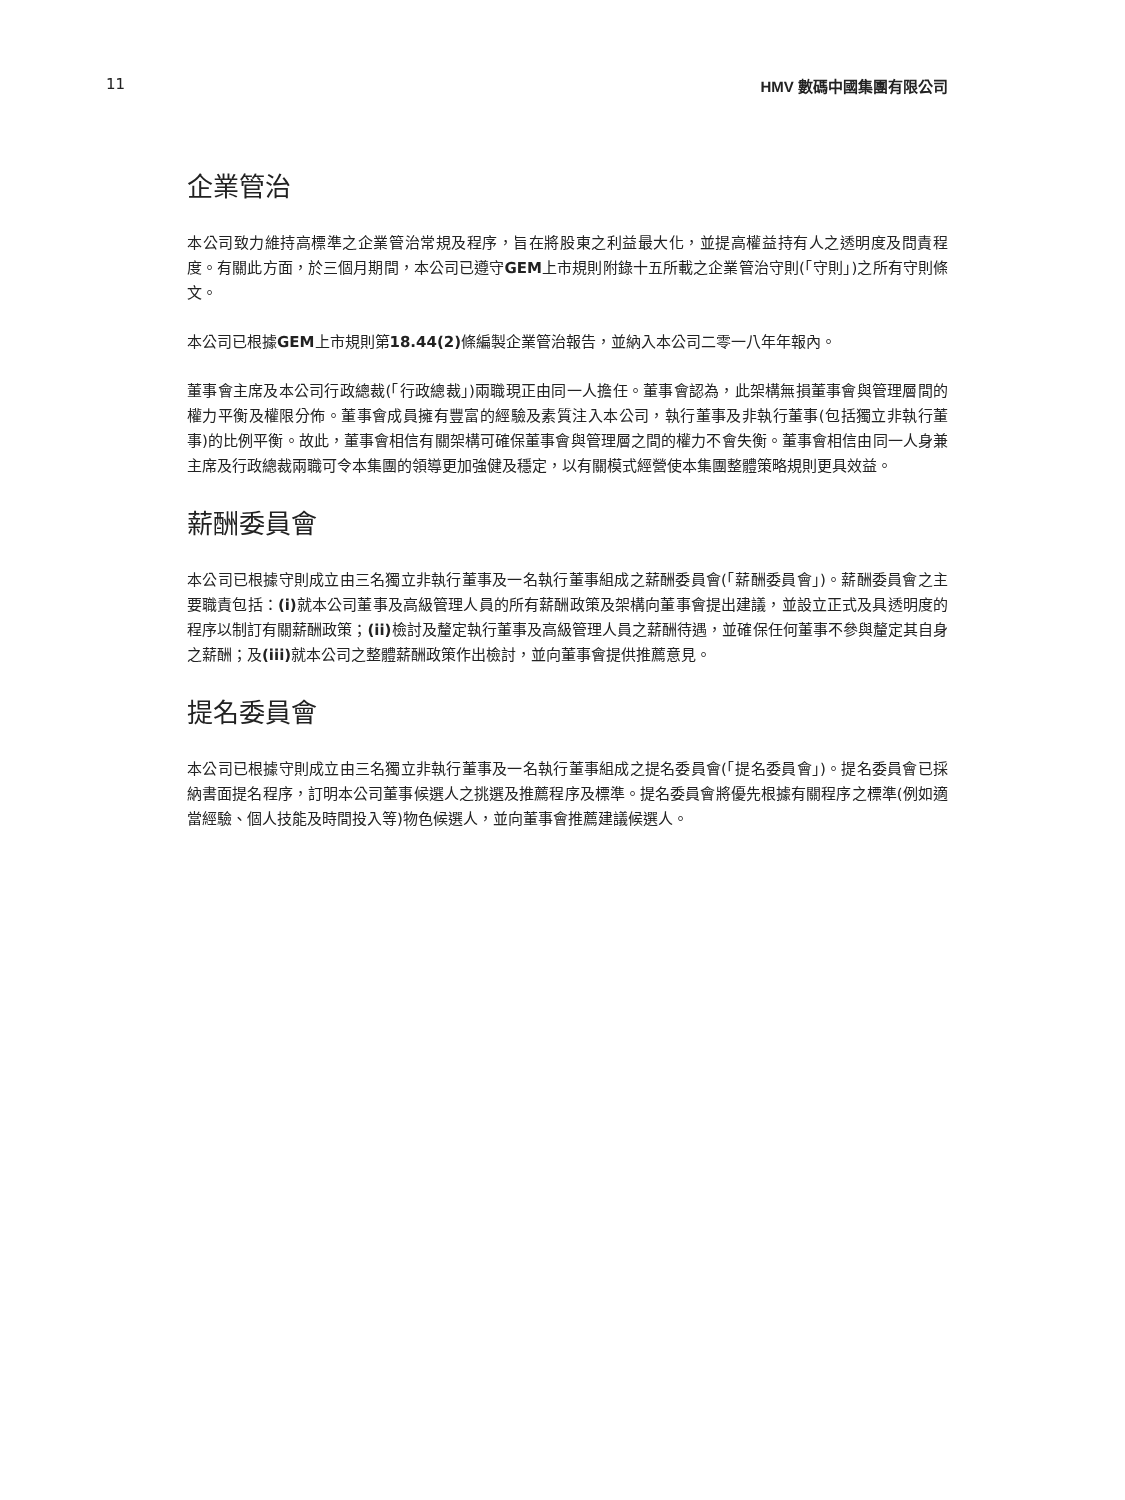11 HMV 數碼中國集團有限公司
企業管治
本公司致力維持高標準之企業管治常規及程序，旨在將股東之利益最大化，並提高權益持有人之透明度及問責程度。有關此方面，於三個月期間，本公司已遵守GEM上市規則附錄十五所載之企業管治守則(「守則」)之所有守則條文。
本公司已根據GEM上市規則第18.44(2) 條編製企業管治報告，並納入本公司二零一八年年報內。
董事會主席及本公司行政總裁(「行政總裁」)兩職現正由同一人擔任。董事會認為，此架構無損董事會與管理層間的權力平衡及權限分佈。董事會成員擁有豐富的經驗及素質注入本公司，執行董事及非執行董事(包括獨立非執行董事)的比例平衡。故此，董事會相信有關架構可確保董事會與管理層之間的權力不會失衡。董事會相信由同一人身兼主席及行政總裁兩職可令本集團的領導更加強健及穩定，以有關模式經營使本集團整體策略規則更具效益。
薪酬委員會
本公司已根據守則成立由三名獨立非執行董事及一名執行董事組成之薪酬委員會(「薪酬委員會」)。薪酬委員會之主要職責包括：(i) 就本公司董事及高級管理人員的所有薪酬政策及架構向董事會提出建議，並設立正式及具透明度的程序以制訂有關薪酬政策；(ii) 檢討及釐定執行董事及高級管理人員之薪酬待遇，並確保任何董事不參與釐定其自身之薪酬；及(iii) 就本公司之整體薪酬政策作出檢討，並向董事會提供推薦意見。
提名委員會
本公司已根據守則成立由三名獨立非執行董事及一名執行董事組成之提名委員會(「提名委員會」)。提名委員會已採納書面提名程序，訂明本公司董事候選人之挑選及推薦程序及標準。提名委員會將優先根據有關程序之標準(例如適當經驗、個人技能及時間投入等)物色候選人，並向董事會推薦建議候選人。